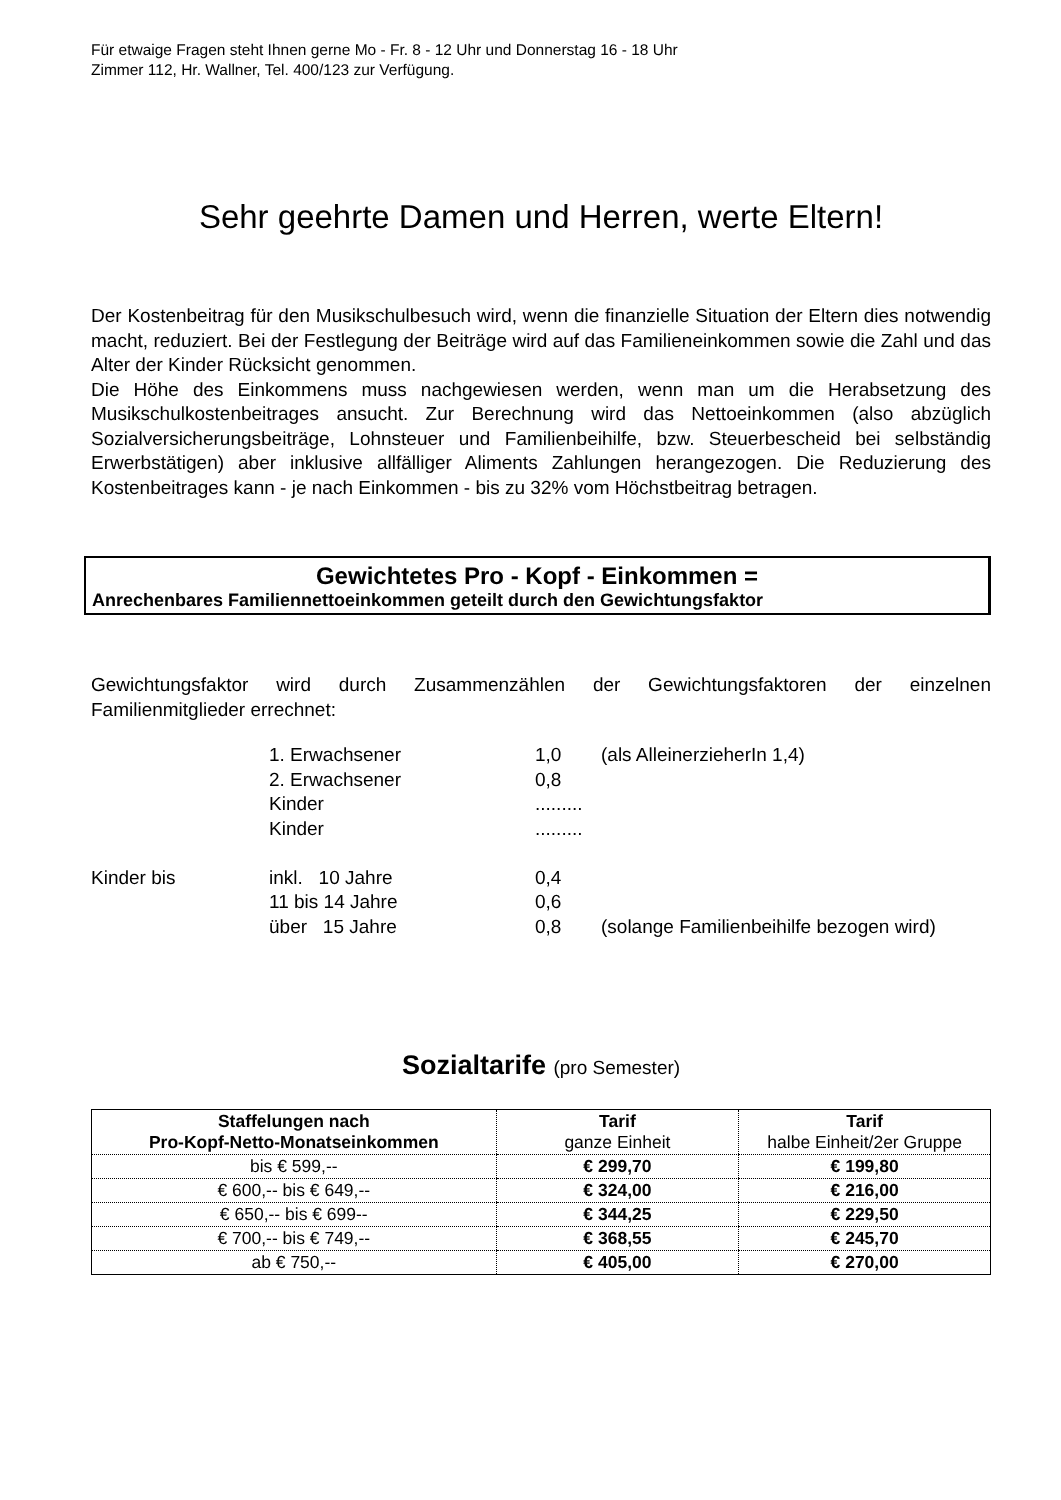Für etwaige Fragen steht Ihnen gerne Mo - Fr. 8 - 12 Uhr und Donnerstag 16 - 18 Uhr
Zimmer 112, Hr. Wallner, Tel. 400/123 zur Verfügung.
Sehr geehrte Damen und Herren, werte Eltern!
Der Kostenbeitrag für den Musikschulbesuch wird, wenn die finanzielle Situation der Eltern dies notwendig macht, reduziert. Bei der Festlegung der Beiträge wird auf das Familieneinkommen sowie die Zahl und das Alter der Kinder Rücksicht genommen.
Die Höhe des Einkommens muss nachgewiesen werden, wenn man um die Herabsetzung des Musikschulkostenbeitrages ansucht. Zur Berechnung wird das Nettoeinkommen (also abzüglich Sozialversicherungsbeiträge, Lohnsteuer und Familienbeihilfe, bzw. Steuerbescheid bei selbständig Erwerbstätigen) aber inklusive allfälliger Aliments Zahlungen herangezogen. Die Reduzierung des Kostenbeitrages kann - je nach Einkommen - bis zu 32% vom Höchstbeitrag betragen.
Gewichtetes Pro - Kopf - Einkommen =
Anrechenbares Familiennettoeinkommen geteilt durch den Gewichtungsfaktor
Gewichtungsfaktor wird durch Zusammenzählen der Gewichtungsfaktoren der einzelnen Familienmitglieder errechnet:
| | 1. Erwachsener | 1,0 | (als AlleinerzieherIn 1,4) |
| | 2. Erwachsener | 0,8 | |
| | Kinder | ......... | |
| | Kinder | ......... | |
| Kinder bis | inkl. 10 Jahre | 0,4 | |
| | 11 bis 14 Jahre | 0,6 | |
| | über 15 Jahre | 0,8 | (solange Familienbeihilfe bezogen wird) |
Sozialtarife (pro Semester)
| Staffelungen nach Pro-Kopf-Netto-Monatseinkommen | Tarif ganze Einheit | Tarif halbe Einheit/2er Gruppe |
| --- | --- | --- |
| bis € 599,-- | € 299,70 | € 199,80 |
| € 600,-- bis € 649,-- | € 324,00 | € 216,00 |
| € 650,-- bis € 699-- | € 344,25 | € 229,50 |
| € 700,-- bis € 749,-- | € 368,55 | € 245,70 |
| ab € 750,-- | € 405,00 | € 270,00 |